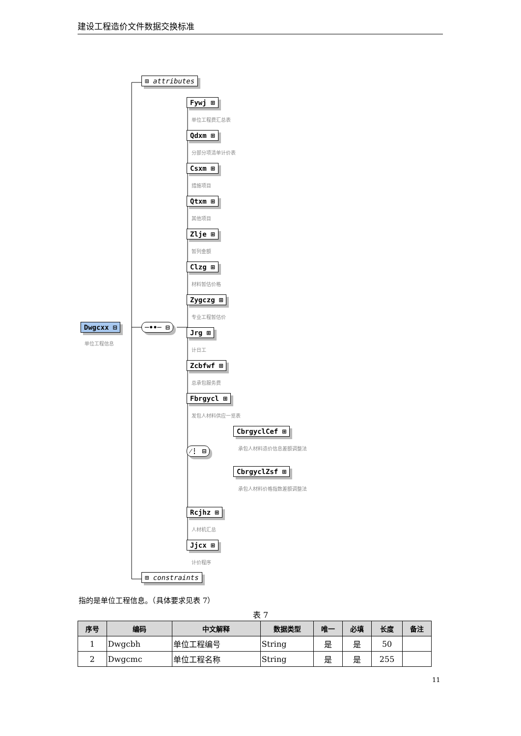建设工程造价文件数据交换标准
⊞ attributes
Dwgcxx ⊟
单位工程信息
─••─ ⊟
Fywj ⊞
单位工程费汇总表
Qdxm ⊞
分部分项清单计价表
Csxm ⊞
措施项目
Qtxm ⊞
其他项目
Zlje ⊞
暂列金额
Clzg ⊞
材料暂估价格
Zygczg ⊞
专业工程暂估价
Jrg ⊞
计日工
Zcbfwf ⊞
总承包服务费
Fbrgycl ⊞
发包人材料供应一览表
⁄⋮ ⊟
CbrgyclCef ⊞
承包人材料造价信息差额调整法
CbrgyclZsf ⊞
承包人材料价格指数差额调整法
Rcjhz ⊞
人材机汇总
Jjcx ⊞
计价程序
⊞ constraints
指的是单位工程信息。（具体要求见表 7）
表 7
| 序号 | 编码 | 中文解释 | 数据类型 | 唯一 | 必填 | 长度 | 备注 |
| --- | --- | --- | --- | --- | --- | --- | --- |
| 1 | Dwgcbh | 单位工程编号 | String | 是 | 是 | 50 | |
| 2 | Dwgcmc | 单位工程名称 | String | 是 | 是 | 255 | |
11